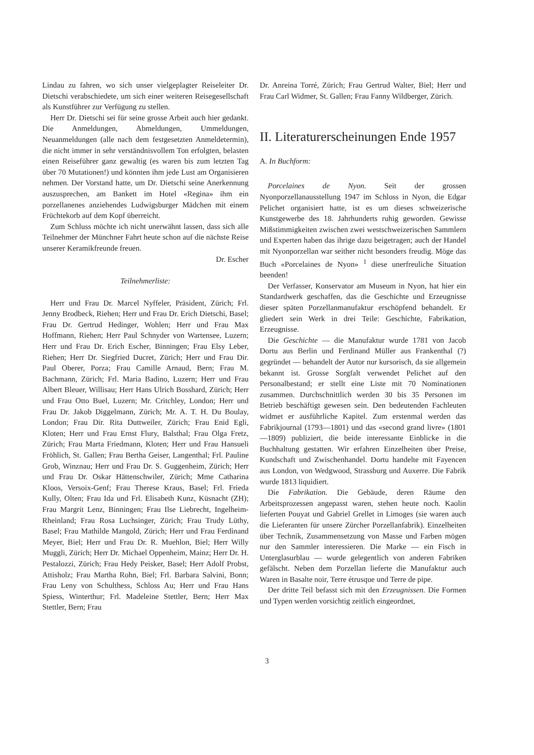Lindau zu fahren, wo sich unser vielgeplagter Reiseleiter Dr. Dietschi verabschiedete, um sich einer weiteren Reisegesellschaft als Kunstführer zur Verfügung zu stellen.
Herr Dr. Dietschi sei für seine grosse Arbeit auch hier gedankt. Die Anmeldungen, Abmeldungen, Ummeldungen, Neuanmeldungen (alle nach dem festgesetzten Anmeldetermin), die nicht immer in sehr verständnisvollem Ton erfolgten, belasten einen Reiseführer ganz gewaltig (es waren bis zum letzten Tag über 70 Mutationen!) und könnten ihm jede Lust am Organisieren nehmen. Der Vorstand hatte, um Dr. Dietschi seine Anerkennung auszusprechen, am Bankett im Hotel «Regina» ihm ein porzellanenes anziehendes Ludwigsburger Mädchen mit einem Früchtekorb auf dem Kopf überreicht.
Zum Schluss möchte ich nicht unerwähnt lassen, dass sich alle Teilnehmer der Münchner Fahrt heute schon auf die nächste Reise unserer Keramikfreunde freuen.
Dr. Escher
Teilnehmerliste:
Herr und Frau Dr. Marcel Nyffeler, Präsident, Zürich; Frl. Jenny Brodbeck, Riehen; Herr und Frau Dr. Erich Dietschi, Basel; Frau Dr. Gertrud Hedinger, Wohlen; Herr und Frau Max Hoffmann, Riehen; Herr Paul Schnyder von Wartensee, Luzern; Herr und Frau Dr. Erich Escher, Binningen; Frau Elsy Leber, Riehen; Herr Dr. Siegfried Ducret, Zürich; Herr und Frau Dir. Paul Oberer, Porza; Frau Camille Arnaud, Bern; Frau M. Bachmann, Zürich; Frl. Maria Badino, Luzern; Herr und Frau Albert Bleuer, Willisau; Herr Hans Ulrich Bosshard, Zürich; Herr und Frau Otto Buel, Luzern; Mr. Critchley, London; Herr und Frau Dr. Jakob Diggelmann, Zürich; Mr. A. T. H. Du Boulay, London; Frau Dir. Rita Duttweiler, Zürich; Frau Enid Egli, Kloten; Herr und Frau Ernst Flury, Balsthal; Frau Olga Fretz, Zürich; Frau Marta Friedmann, Kloten; Herr und Frau Hansueli Fröhlich, St. Gallen; Frau Bertha Geiser, Langenthal; Frl. Pauline Grob, Winznau; Herr und Frau Dr. S. Guggenheim, Zürich; Herr und Frau Dr. Oskar Hättenschwiler, Zürich; Mme Catharina Kloos, Versoix-Genf; Frau Therese Kraus, Basel; Frl. Frieda Kully, Olten; Frau Ida und Frl. Elisabeth Kunz, Küsnacht (ZH); Frau Margrit Lenz, Binningen; Frau Ilse Liebrecht, Ingelheim-Rheinland; Frau Rosa Luchsinger, Zürich; Frau Trudy Lüthy, Basel; Frau Mathilde Mangold, Zürich; Herr und Frau Ferdinand Meyer, Biel; Herr und Frau Dr. R. Muehlon, Biel; Herr Willy Muggli, Zürich; Herr Dr. Michael Oppenheim, Mainz; Herr Dr. H. Pestalozzi, Zürich; Frau Hedy Peisker, Basel; Herr Adolf Probst, Attisholz; Frau Martha Rohn, Biel; Frl. Barbara Salvini, Bonn; Frau Leny von Schulthess, Schloss Au; Herr und Frau Hans Spiess, Winterthur; Frl. Madeleine Stettler, Bern; Herr Max Stettler, Bern; Frau
Dr. Anreina Torré, Zürich; Frau Gertrud Walter, Biel; Herr und Frau Carl Widmer, St. Gallen; Frau Fanny Wildberger, Zürich.
II. Literaturerscheinungen Ende 1957
A. In Buchform:
Porcelaines de Nyon. Seit der grossen Nyonporzellanausstellung 1947 im Schloss in Nyon, die Edgar Pelichet organisiert hatte, ist es um dieses schweizerische Kunstgewerbe des 18. Jahrhunderts ruhig geworden. Gewisse Mißstimmigkeiten zwischen zwei westschweizerischen Sammlern und Experten haben das ihrige dazu beigetragen; auch der Handel mit Nyonporzellan war seither nicht besonders freudig. Möge das Buch «Porcelaines de Nyon» <sup>1</sup> diese unerfreuliche Situation beenden!
Der Verfasser, Konservator am Museum in Nyon, hat hier ein Standardwerk geschaffen, das die Geschichte und Erzeugnisse dieser späten Porzellanmanufaktur erschöpfend behandelt. Er gliedert sein Werk in drei Teile: Geschichte, Fabrikation, Erzeugnisse.
Die Geschichte — die Manufaktur wurde 1781 von Jacob Dortu aus Berlin und Ferdinand Müller aus Frankenthal (?) gegründet — behandelt der Autor nur kursorisch, da sie allgemein bekannt ist. Grosse Sorgfalt verwendet Pelichet auf den Personalbestand; er stellt eine Liste mit 70 Nominationen zusammen. Durchschnittlich werden 30 bis 35 Personen im Betrieb beschäftigt gewesen sein. Den bedeutenden Fachleuten widmet er ausführliche Kapitel. Zum erstenmal werden das Fabrikjournal (1793—1801) und das «second grand livre» (1801—1809) publiziert, die beide interessante Einblicke in die Buchhaltung gestatten. Wir erfahren Einzelheiten über Preise, Kundschaft und Zwischenhandel. Dortu handelte mit Fayencen aus London, von Wedgwood, Strassburg und Auxerre. Die Fabrik wurde 1813 liquidiert.
Die Fabrikation. Die Gebäude, deren Räume den Arbeitsprozessen angepasst waren, stehen heute noch. Kaolin lieferten Pouyat und Gabriel Grellet in Limoges (sie waren auch die Lieferanten für unsere Zürcher Porzellanfabrik). Einzelheiten über Technik, Zusammensetzung von Masse und Farben mögen nur den Sammler interessieren. Die Marke — ein Fisch in Unterglasurblau — wurde gelegentlich von anderen Fabriken gefälscht. Neben dem Porzellan lieferte die Manufaktur auch Waren in Basalte noir, Terre étrusque und Terre de pipe.
Der dritte Teil befasst sich mit den Erzeugnissen. Die Formen und Typen werden vorsichtig zeitlich eingeordnet,
3